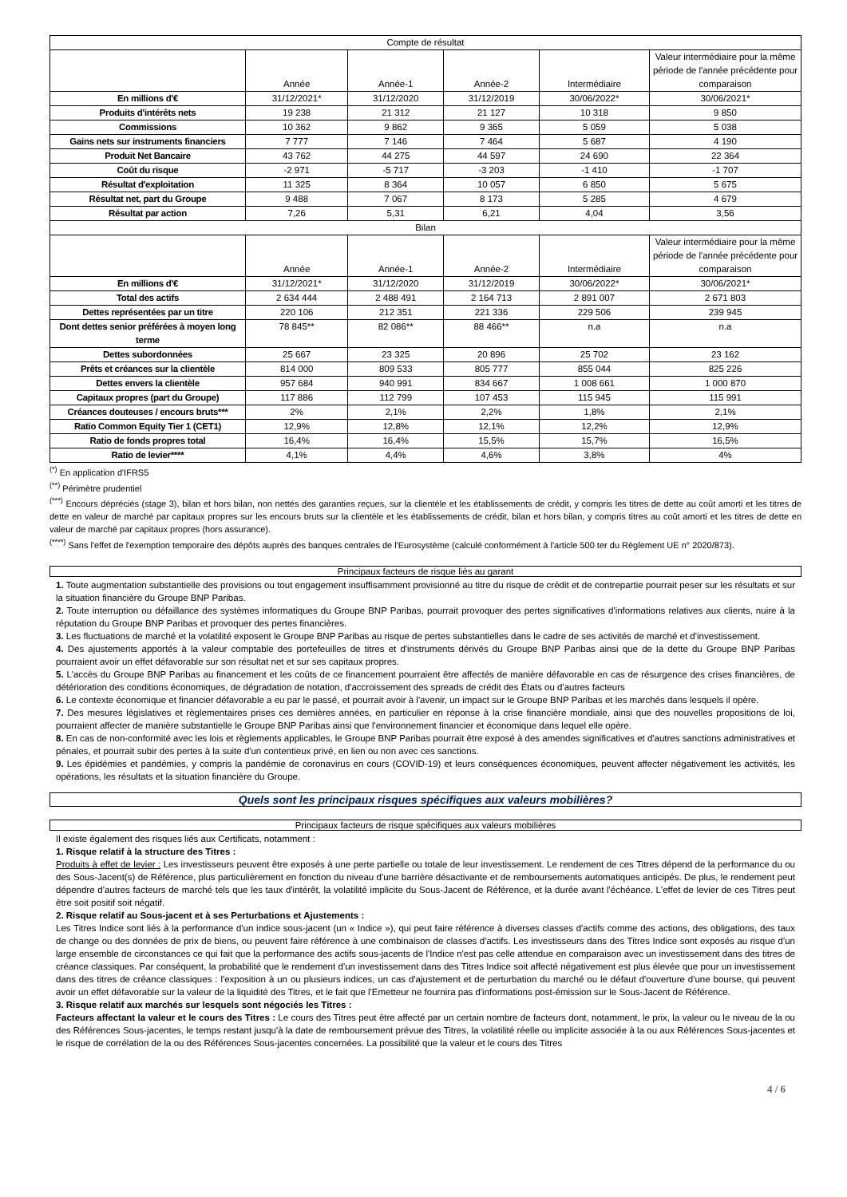| Compte de résultat | | | | | |
| | Année | Année-1 | Année-2 | Intermédiaire | Valeur intermédiaire pour la même période de l'année précédente pour comparaison |
| En millions d'€ | 31/12/2021* | 31/12/2020 | 31/12/2019 | 30/06/2022* | 30/06/2021* |
| Produits d'intérêts nets | 19 238 | 21 312 | 21 127 | 10 318 | 9 850 |
| Commissions | 10 362 | 9 862 | 9 365 | 5 059 | 5 038 |
| Gains nets sur instruments financiers | 7 777 | 7 146 | 7 464 | 5 687 | 4 190 |
| Produit Net Bancaire | 43 762 | 44 275 | 44 597 | 24 690 | 22 364 |
| Coût du risque | -2 971 | -5 717 | -3 203 | -1 410 | -1 707 |
| Résultat d'exploitation | 11 325 | 8 364 | 10 057 | 6 850 | 5 675 |
| Résultat net, part du Groupe | 9 488 | 7 067 | 8 173 | 5 285 | 4 679 |
| Résultat par action | 7,26 | 5,31 | 6,21 | 4,04 | 3,56 |
| Bilan | | | | | |
| | Année | Année-1 | Année-2 | Intermédiaire | Valeur intermédiaire pour la même période de l'année précédente pour comparaison |
| En millions d'€ | 31/12/2021* | 31/12/2020 | 31/12/2019 | 30/06/2022* | 30/06/2021* |
| Total des actifs | 2 634 444 | 2 488 491 | 2 164 713 | 2 891 007 | 2 671 803 |
| Dettes représentées par un titre | 220 106 | 212 351 | 221 336 | 229 506 | 239 945 |
| Dont dettes senior préférées à moyen long terme | 78 845** | 82 086** | 88 466** | n.a | n.a |
| Dettes subordonnées | 25 667 | 23 325 | 20 896 | 25 702 | 23 162 |
| Prêts et créances sur la clientèle | 814 000 | 809 533 | 805 777 | 855 044 | 825 226 |
| Dettes envers la clientèle | 957 684 | 940 991 | 834 667 | 1 008 661 | 1 000 870 |
| Capitaux propres (part du Groupe) | 117 886 | 112 799 | 107 453 | 115 945 | 115 991 |
| Créances douteuses / encours bruts*** | 2% | 2,1% | 2,2% | 1,8% | 2,1% |
| Ratio Common Equity Tier 1 (CET1) | 12,9% | 12,8% | 12,1% | 12,2% | 12,9% |
| Ratio de fonds propres total | 16,4% | 16,4% | 15,5% | 15,7% | 16,5% |
| Ratio de levier**** | 4,1% | 4,4% | 4,6% | 3,8% | 4% |
<sup>(*)</sup> En application d'IFRS5
<sup>(**)</sup> Périmètre prudentiel
<sup>(***)</sup> Encours dépréciés (stage 3), bilan et hors bilan, non nettés des garanties reçues, sur la clientèle et les établissements de crédit, y compris les titres de dette au coût amorti et les titres de dette en valeur de marché par capitaux propres sur les encours bruts sur la clientèle et les établissements de crédit, bilan et hors bilan, y compris titres au coût amorti et les titres de dette en valeur de marché par capitaux propres (hors assurance).
<sup>(****)</sup> Sans l'effet de l'exemption temporaire des dépôts auprès des banques centrales de l'Eurosystème (calculé conformément à l'article 500 ter du Règlement UE n° 2020/873).
Principaux facteurs de risque liés au garant
1. Toute augmentation substantielle des provisions ou tout engagement insuffisamment provisionné au titre du risque de crédit et de contrepartie pourrait peser sur les résultats et sur la situation financière du Groupe BNP Paribas.
2. Toute interruption ou défaillance des systèmes informatiques du Groupe BNP Paribas, pourrait provoquer des pertes significatives d'informations relatives aux clients, nuire à la réputation du Groupe BNP Paribas et provoquer des pertes financières.
3. Les fluctuations de marché et la volatilité exposent le Groupe BNP Paribas au risque de pertes substantielles dans le cadre de ses activités de marché et d'investissement.
4. Des ajustements apportés à la valeur comptable des portefeuilles de titres et d'instruments dérivés du Groupe BNP Paribas ainsi que de la dette du Groupe BNP Paribas pourraient avoir un effet défavorable sur son résultat net et sur ses capitaux propres.
5. L'accès du Groupe BNP Paribas au financement et les coûts de ce financement pourraient être affectés de manière défavorable en cas de résurgence des crises financières, de détérioration des conditions économiques, de dégradation de notation, d'accroissement des spreads de crédit des États ou d'autres facteurs
6. Le contexte économique et financier défavorable a eu par le passé, et pourrait avoir à l'avenir, un impact sur le Groupe BNP Paribas et les marchés dans lesquels il opère.
7. Des mesures législatives et règlementaires prises ces dernières années, en particulier en réponse à la crise financière mondiale, ainsi que des nouvelles propositions de loi, pourraient affecter de manière substantielle le Groupe BNP Paribas ainsi que l'environnement financier et économique dans lequel elle opère.
8. En cas de non-conformité avec les lois et règlements applicables, le Groupe BNP Paribas pourrait être exposé à des amendes significatives et d'autres sanctions administratives et pénales, et pourrait subir des pertes à la suite d'un contentieux privé, en lien ou non avec ces sanctions.
9. Les épidémies et pandémies, y compris la pandémie de coronavirus en cours (COVID-19) et leurs conséquences économiques, peuvent affecter négativement les activités, les opérations, les résultats et la situation financière du Groupe.
Quels sont les principaux risques spécifiques aux valeurs mobilières?
Principaux facteurs de risque spécifiques aux valeurs mobilières
Il existe également des risques liés aux Certificats, notamment :
1. Risque relatif à la structure des Titres :
Produits à effet de levier : Les investisseurs peuvent être exposés à une perte partielle ou totale de leur investissement. Le rendement de ces Titres dépend de la performance du ou des Sous-Jacent(s) de Référence, plus particulièrement en fonction du niveau d'une barrière désactivante et de remboursements automatiques anticipés. De plus, le rendement peut dépendre d'autres facteurs de marché tels que les taux d'intérêt, la volatilité implicite du Sous-Jacent de Référence, et la durée avant l'échéance. L'effet de levier de ces Titres peut être soit positif soit négatif.
2. Risque relatif au Sous-jacent et à ses Perturbations et Ajustements :
Les Titres Indice sont liés à la performance d'un indice sous-jacent (un « Indice »), qui peut faire référence à diverses classes d'actifs comme des actions, des obligations, des taux de change ou des données de prix de biens, ou peuvent faire référence à une combinaison de classes d'actifs. Les investisseurs dans des Titres Indice sont exposés au risque d'un large ensemble de circonstances ce qui fait que la performance des actifs sous-jacents de l'Indice n'est pas celle attendue en comparaison avec un investissement dans des titres de créance classiques. Par conséquent, la probabilité que le rendement d'un investissement dans des Titres Indice soit affecté négativement est plus élevée que pour un investissement dans des titres de créance classiques : l'exposition à un ou plusieurs indices, un cas d'ajustement et de perturbation du marché ou le défaut d'ouverture d'une bourse, qui peuvent avoir un effet défavorable sur la valeur de la liquidité des Titres, et le fait que l'Emetteur ne fournira pas d'informations post-émission sur le Sous-Jacent de Référence.
3. Risque relatif aux marchés sur lesquels sont négociés les Titres :
Facteurs affectant la valeur et le cours des Titres : Le cours des Titres peut être affecté par un certain nombre de facteurs dont, notamment, le prix, la valeur ou le niveau de la ou des Références Sous-jacentes, le temps restant jusqu'à la date de remboursement prévue des Titres, la volatilité réelle ou implicite associée à la ou aux Références Sous-jacentes et le risque de corrélation de la ou des Références Sous-jacentes concernées. La possibilité que la valeur et le cours des Titres
4 / 6